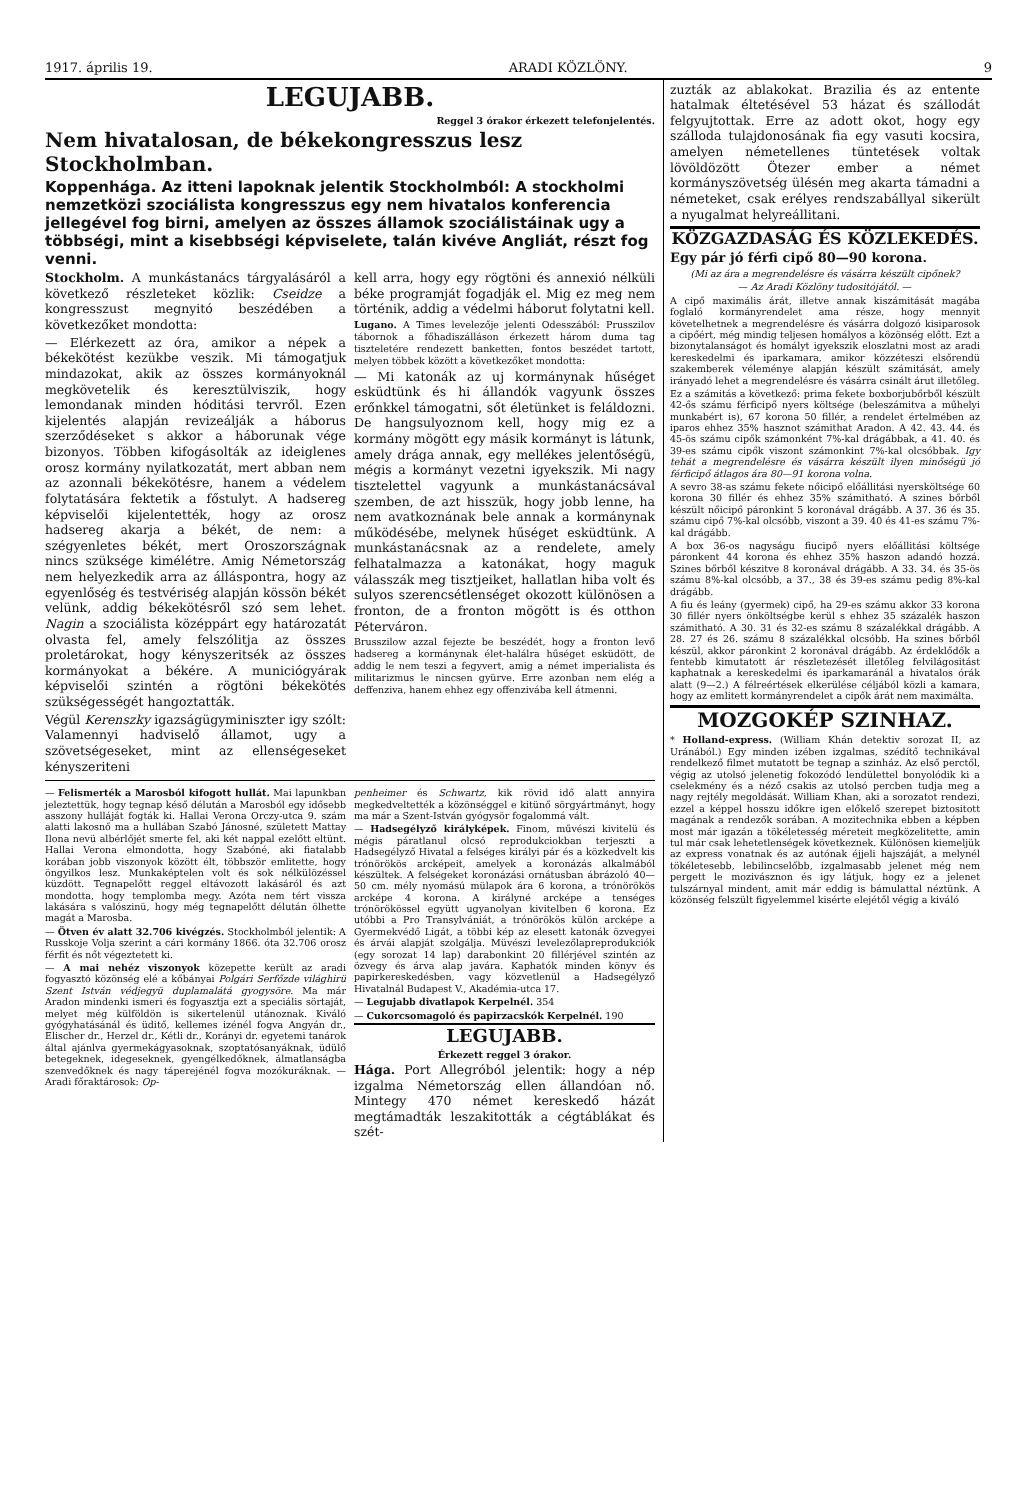1917. április 19. ARADI KÖZLÖNY. 9
LEGUJABB.
Reggel 3 órakor érkezett telefonjelentés.
Nem hivatalosan, de békekongresszus lesz Stockholmban.
Koppenhága. Az itteni lapoknak jelentik Stockholmból: A stockholmi nemzetközi szociálista kongresszus egy nem hivatalos konferencia jellegével fog birni, amelyen az összes államok szociálistáinak ugy a többségi, mint a kisebbségi képviselete, talán kivéve Angliát, részt fog venni.
Stockholm. A munkástanács tárgyalásáról a következő részleteket közlik: Cseidze a kongresszust megnyitó beszédében a következőket mondotta:
— Elérkezett az óra, amikor a népek a békekötést kezükbe veszik. Mi támogatjuk mindazokat, akik az összes kormányoknál megkövetelik és keresztülviszik, hogy lemondanak minden hóditási tervről. Ezen kijelentés alapján revizeálják a háborus szerződéseket s akkor a háborunak vége bizonyos. Többen kifogásolták az ideiglenes orosz kormány nyilatkozatát, mert abban nem az azonnali békekötésre, hanem a védelem folytatására fektetik a főstulyt. A hadsereg képviselői kijelentették, hogy az orosz hadsereg akarja a békét, de nem: a szégyenletes békét, mert Oroszországnak nincs szüksége kimélétre. Amig Németország nem helyezkedik arra az álláspontra, hogy az egyenlőség és testvériség alapján kössön békét velünk, addig békekötésről szó sem lehet. Nagin a szociálista középpárt egy határozatát olvasta fel, amely felszólitja az összes proletárokat, hogy kényszeritsék az összes kormányokat a békére. A municiógyárak képviselői szintén a rögtöni békekötés szükségességét hangoztatták.
Végül Kerenszky igazságügyminiszter igy szólt: Valamennyi hadviselő államot, ugy a szövetségeseket, mint az ellenségeseket kényszeriteni
kell arra, hogy egy rögtöni és annexió nélküli béke programját fogadják el. Mig ez meg nem történik, addig a védelmi háborut folytatni kell.
Lugano. A Times levelezője jelenti Odesszából: Prusszilov tábornok a főhadiszálláson érkezett három duma tag tiszteletére rendezett banketten, fontos beszédet tartott, melyen többek között a következőket mondotta:
— Mi katonák az uj kormánynak hűséget esküdtünk és hi állandók vagyunk összes erőnkkel támogatni, sőt életünket is feláldozni. De hangsulyoznom kell, hogy mig ez a kormány mögött egy másik kormányt is látunk, amely drága annak, egy mellékes jelentőségü, mégis a kormányt vezetni igyekszik. Mi nagy tisztelettel vagyunk a munkástanácsával szemben, de azt hisszük, hogy jobb lenne, ha nem avatkoznának bele annak a kormánynak működésébe, melynek hűséget esküdtünk. A munkástanácsnak az a rendelete, amely felhatalmazza a katonákat, hogy maguk válasszák meg tisztjeiket, hallatlan hiba volt és sulyos szerencsétlenséget okozott különösen a fronton, de a fronton mögött is és otthon Péterváron.
Brusszilow azzal fejezte be beszédét, hogy a fronton levő hadsereg a kormánynak élet-halálra hűséget esküdött, de addig le nem teszi a fegyvert, amig a német imperialista és militarizmus le nincsen gyürve. Erre azonban nem elég a deffenziva, hanem ehhez egy offenzivába kell átmenni.
— Felismerték a Marosból kifogott hullát. Mai lapunkban jeleztettük, hogy tegnap késő délután a Marosból egy idősebb asszony hulláját fogták ki. Hallai Verona Orczy-utca 9. szám alatti lakosnő ma a hullában Szabó Jánosné, született Mattay Ilona nevü albérlőjét smerte fel, aki két nappal ezelőtt eltünt. Hallai Verona elmondotta, hogy Szabóné, aki fiatalabb korában jobb viszonyok között élt, többször emlitette, hogy öngyilkos lesz. Munkaképtelen volt és sok nélkülözéssel küzdött. Tegnapelőtt reggel eltávozott lakásáról és azt mondotta, hogy templomba megy. Azóta nem tért vissza lakására s valószinü, hogy még tegnapelőtt délután ölhette magát a Marosba.
— Ötven év alatt 32.706 kivégzés. Stockholmból jelentik: A Russkoje Volja szerint a cári kormány 1866. óta 32.706 orosz férfit és nőt végeztetett ki.
— A mai nehéz viszonyok közepette került az aradi fogyasztó közönség elé a kőbányai Polgári Serfőzde világhirü Szent István védjegyü duplamalátá gyogysöre. Ma már Aradon mindenki ismeri és fogyasztja ezt a speciális sörtaját, melyet még külföldön is sikertelenül utánoznak. Kiváló gyógyhatásánál és üditő, kellemes izénél fogva Angyán dr., Elischer dr., Herzel dr., Kétli dr., Korányi dr. egyetemi tanárok által ajánlva gyermekágyasoknak, szoptatósanyáknak, üdülő betegeknek, idegeseknek, gyengélkedőknek, álmatlanságba szenvedőknek és nagy táperejénél fogva mozókuráknak. — Aradi főraktárosok: Op-
penheimer és Schwartz, kik rövid idő alatt annyira megkedveltették a közönséggel e kitünő sörgyártmányt, hogy ma már a Szent-István gyógysör fogalommá vált.
— Hadsegélyző királyképek. Finom, művészi kivitelü és mégis páratlanul olcsó reprodukciokban terjeszti a Hadsegélyző Hivatal a felséges királyi pár és a közkedvelt kis trónörökös arcképeit, amelyek a koronázás alkalmából készültek. A felségeket koronázási ornátusban ábrázoló 40—50 cm. mély nyomású mülapok ára 6 korona, a trónörökös arcképe 4 korona. A királyné arcképe a tenséges trónörökössel együtt ugyanolyan kivitelben 6 korona. Ez utóbbi a Pro Transylvániát, a trónörökös külön arcképe a Gyermekvédő Ligát, a többi kép az elesett katonák özvegyei és árvái alapját szolgálja. Müvészi levelezőlapreprodukciók (egy sorozat 14 lap) darabonkint 20 fillérjével szintén az özvegy és árva alap javára. Kaphatók minden könyv és papirkereskedésben, vagy közvetlenül a Hadsegélyző Hivatalnál Budapest V., Akadémia-utca 17.
— Legujabb divatlapok Kerpelnél. 354
— Cukorcsomagoló és papirzacskók Kerpelnél. 190
LEGUJABB.
Érkezett reggel 3 órakor.
Hága. Port Allegróból jelentik: hogy a nép izgalma Németország ellen állandóan nő. Mintegy 470 német kereskedő házát megtámadták leszakitották a cégtáblákat és szét-
zuzták az ablakokat. Brazilia és az entente hatalmak éltetésével 53 házat és szállodát felgyujtottak. Erre az adott okot, hogy egy szálloda tulajdonosának fia egy vasuti kocsira, amelyen németellenes tüntetések voltak lövöldözött Ötezer ember a német kormányszövetség ülésén meg akarta támadni a németeket, csak erélyes rendszabállyal sikerült a nyugalmat helyreállitani.
KÖZGAZDASÁG ÉS KÖZLEKEDÉS.
Egy pár jó férfi cipő 80—90 korona.
(Mi az ára a megrendelésre és vásárra készült cipőnek?
— Az Aradi Közlöny tudositójától. —
A cipő maximális árát, illetve annak kiszámitását magába foglaló kormányrendelet ama része, hogy mennyit követelhetnek a megrendelésre és vásárra dolgozó kisiparosok a cipőért, még mindig teljesen homályos a közönség előtt. Ezt a bizonytalanságot és homályt igyekszik eloszlatni most az aradi kereskedelmi és iparkamara, amikor közzéteszi elsőrendü szakemberek véleménye alapján készült számitását, amely irányadó lehet a megrendelésre és vásárra csinált árut illetőleg.
Ez a számitás a következő: prima fekete boxborjubőrből készült 42-ős számu férficipő nyers költsége (beleszámitva a műhelyi munkabért is), 67 korona 50 fillér, a rendelet értelmében az iparos ehhez 35% hasznot számithat Aradon. A 42. 43. 44. és 45-ös számu cipők számonként 7%-kal drágábbak, a 41. 40. és 39-es számu cipők viszont számonkint 7%-kal olcsóbbak. Igy tehát a megrendelésre és vásárra készült ilyen minőségü jó férficipő átlagos ára 80—91 korona volna.
A sevro 38-as számu fekete nőicipő előállitási nyersköltsége 60 korona 30 fillér és ehhez 35% számitható. A szines bőrből készült nőicipő páronkint 5 koronával drágább. A 37. 36 és 35. számu cipő 7%-kal olcsóbb, viszont a 39. 40 és 41-es számu 7%-kal drágább.
A box 36-os nagyságu fiucipő nyers előállitási költsége páronkent 44 korona és ehhez 35% haszon adandó hozzá. Szines bőrből készitve 8 koronával drágább. A 33. 34. és 35-ös számu 8%-kal olcsóbb, a 37., 38 és 39-es számu pedig 8%-kal drágább.
A fiu és leány (gyermek) cipő, ha 29-es számu akkor 33 korona 30 fillér nyers önköltségbe kerül s ehhez 35 százalék haszon számitható. A 30. 31 és 32-es számu 8 százalékkal drágább. A 28. 27 és 26. számu 8 százalékkal olcsóbb. Ha szines bőrből készül, akkor páronkint 2 koronával drágább. Az érdeklődők a fentebb kimutatott ár részletezését illetőleg felvilágositást kaphatnak a kereskedelmi és iparkamaránál a hivatalos órák alatt (9—2.) A félreértések elkerülése céljából közli a kamara, hogy az emlitett kormányrendelet a cipők árát nem maximálta.
MOZGOKÉP SZINHAZ.
* Holland-express. (William Khán detektiv sorozat II, az Uránából.) Egy minden izében izgalmas, szédítő technikával rendelkező filmet mutatott be tegnap a szinház. Az első perctől, végig az utolsó jelenetig fokozódó lendülettel bonyolódik ki a cselekmény és a néző csakis az utolsó percben tudja meg a nagy rejtély megoldását. William Khan, aki a sorozatot rendezi, ezzel a képpel hosszu időkre igen előkelő szerepet biztositott magának a rendezők sorában. A mozitechnika ebben a képben most már igazán a tökéletesség méreteit megközelitette, amin tul már csak lehetetlenségek következnek. Különösen kiemeljük az express vonatnak és az autónak éjjeli hajszáját, a melynél tökéletesebb, lebilincselőbb, izgalmasabb jelenet még nem pergett le mozivásznon és igy látjuk, hogy ez a jelenet tulszárnyal mindent, amit már eddig is bámulattal néztünk. A közönség felszült figyelemmel kisérte elejétől végig a kiváló